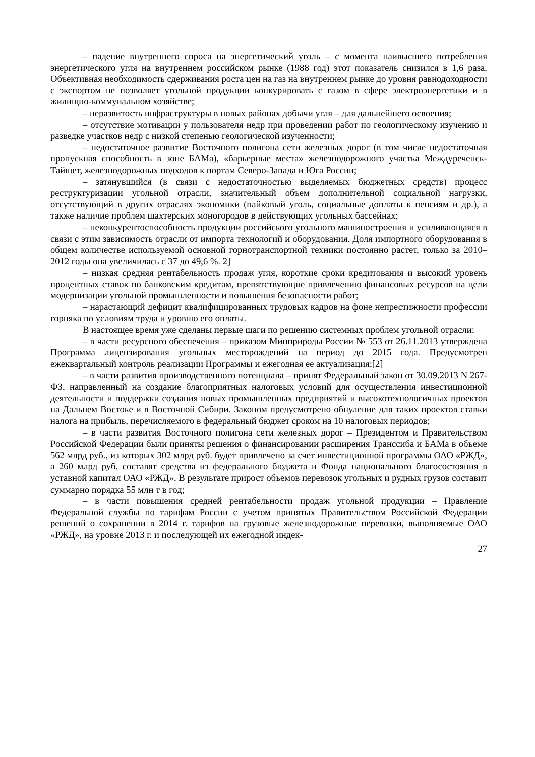– падение внутреннего спроса на энергетический уголь – с момента наивысшего потребления энергетического угля на внутреннем российском рынке (1988 год) этот показатель снизился в 1,6 раза. Объективная необходимость сдерживания роста цен на газ на внутреннем рынке до уровня равнодоходности с экспортом не позволяет угольной продукции конкурировать с газом в сфере электроэнергетики и в жилищно-коммунальном хозяйстве;
– неразвитость инфраструктуры в новых районах добычи угля – для дальнейшего освоения;
– отсутствие мотивации у пользователя недр при проведении работ по геологическому изучению и разведке участков недр с низкой степенью геологической изученности;
– недостаточное развитие Восточного полигона сети железных дорог (в том числе недостаточная пропускная способность в зоне БАМа), «барьерные места» железнодорожного участка Междуреченск-Тайшет, железнодорожных подходов к портам Северо-Запада и Юга России;
– затянувшийся (в связи с недостаточностью выделяемых бюджетных средств) процесс реструктуризации угольной отрасли, значительный объем дополнительной социальной нагрузки, отсутствующий в других отраслях экономики (пайковый уголь, социальные доплаты к пенсиям и др.), а также наличие проблем шахтерских моногородов в действующих угольных бассейнах;
– неконкурентоспособность продукции российского угольного машиностроения и усиливающаяся в связи с этим зависимость отрасли от импорта технологий и оборудования. Доля импортного оборудования в общем количестве используемой основной горнотранспортной техники постоянно растет, только за 2010–2012 годы она увеличилась с 37 до 49,6 %. 2]
– низкая средняя рентабельность продаж угля, короткие сроки кредитования и высокий уровень процентных ставок по банковским кредитам, препятствующие привлечению финансовых ресурсов на цели модернизации угольной промышленности и повышения безопасности работ;
– нарастающий дефицит квалифицированных трудовых кадров на фоне непрестижности профессии горняка по условиям труда и уровню его оплаты.
В настоящее время уже сделаны первые шаги по решению системных проблем угольной отрасли:
– в части ресурсного обеспечения – приказом Минприроды России № 553 от 26.11.2013 утверждена Программа лицензирования угольных месторождений на период до 2015 года. Предусмотрен ежеквартальный контроль реализации Программы и ежегодная ее актуализация;[2]
– в части развития производственного потенциала – принят Федеральный закон от 30.09.2013 N 267-ФЗ, направленный на создание благоприятных налоговых условий для осуществления инвестиционной деятельности и поддержки создания новых промышленных предприятий и высокотехнологичных проектов на Дальнем Востоке и в Восточной Сибири. Законом предусмотрено обнуление для таких проектов ставки налога на прибыль, перечисляемого в федеральный бюджет сроком на 10 налоговых периодов;
– в части развития Восточного полигона сети железных дорог – Президентом и Правительством Российской Федерации были приняты решения о финансировании расширения Транссиба и БАМа в объеме 562 млрд руб., из которых 302 млрд руб. будет привлечено за счет инвестиционной программы ОАО «РЖД», а 260 млрд руб. составят средства из федерального бюджета и Фонда национального благосостояния в уставной капитал ОАО «РЖД». В результате прирост объемов перевозок угольных и рудных грузов составит суммарно порядка 55 млн т в год;
– в части повышения средней рентабельности продаж угольной продукции – Правление Федеральной службы по тарифам России с учетом принятых Правительством Российской Федерации решений о сохранении в 2014 г. тарифов на грузовые железнодорожные перевозки, выполняемые ОАО «РЖД», на уровне 2013 г. и последующей их ежегодной индек-
27